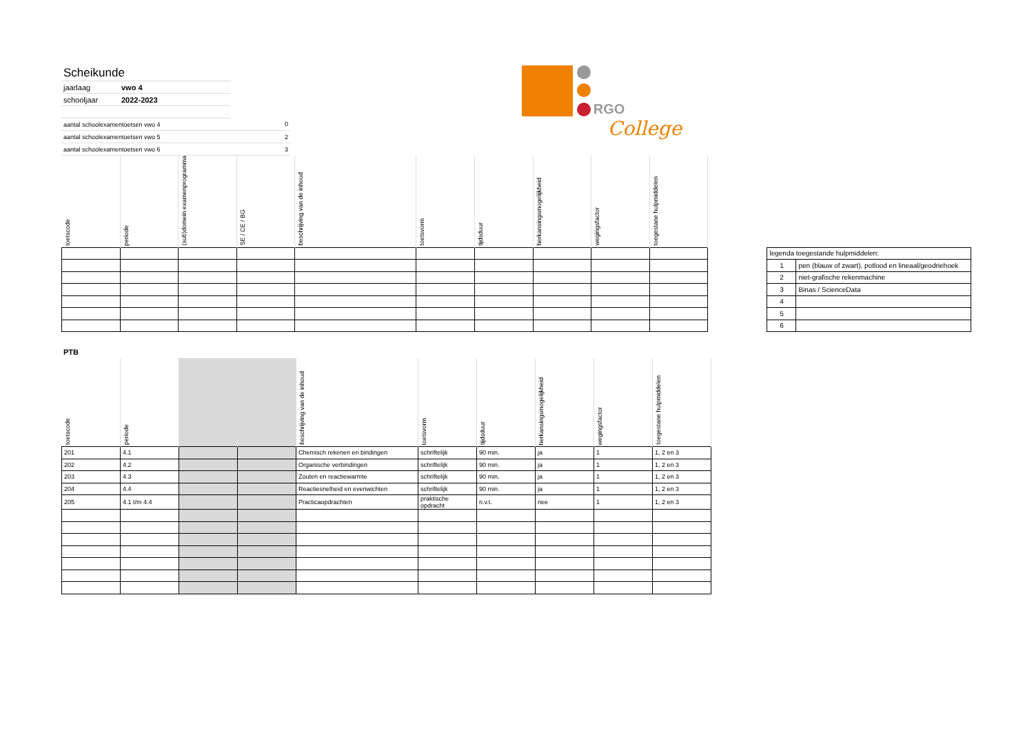| Scheikunde | | |
| jaarlaag | vwo 4 | |
| schooljaar | 2022-2023 | |
| aantal schoolexamentoetsen vwo 4 | | 0 |
| aantal schoolexamentoetsen vwo 5 | | 2 |
| aantal schoolexamentoetsen vwo 6 | | 3 |
RGO
College
| toetscode | periode | (sub)domein examenprogramma | SE / CE / BG | beschrijving van de inhoud | toetsvorm | tijdsduur | herkansingsmogelijkheid | wegingsfactor | toegestane hulpmiddelen |
| --- | --- | --- | --- | --- | --- | --- | --- | --- | --- |
| legenda toegestande hulpmiddelen: | |
| 1 | pen (blauw of zwart), potlood en lineaal/geodriehoek |
| 2 | niet-grafische rekenmachine |
| 3 | Binas / ScienceData |
| 4 | |
| 5 | |
| 6 | |
PTB
| toetscode | periode | | | beschrijving van de inhoud | toetsvorm | tijdsduur | herkansingsmogelijkheid | wegingsfactor | toegestane hulpmiddelen |
| --- | --- | --- | --- | --- | --- | --- | --- | --- | --- |
| 201 | 4.1 | | | Chemisch rekenen en bindingen | schriftelijk | 90 min. | ja | 1 | 1, 2 en 3 |
| 202 | 4.2 | | | Organische verbindingen | schriftelijk | 90 min. | ja | 1 | 1, 2 en 3 |
| 203 | 4.3 | | | Zouten en reactiewarmte | schriftelijk | 90 min. | ja | 1 | 1, 2 en 3 |
| 204 | 4.4 | | | Reactiesnelheid en evenwichten | schriftelijk | 90 min. | ja | 1 | 1, 2 en 3 |
| 205 | 4.1 t/m 4.4 | | | Practicaopdrachten | praktische opdracht | n.v.t. | nee | 1 | 1, 2 en 3 |